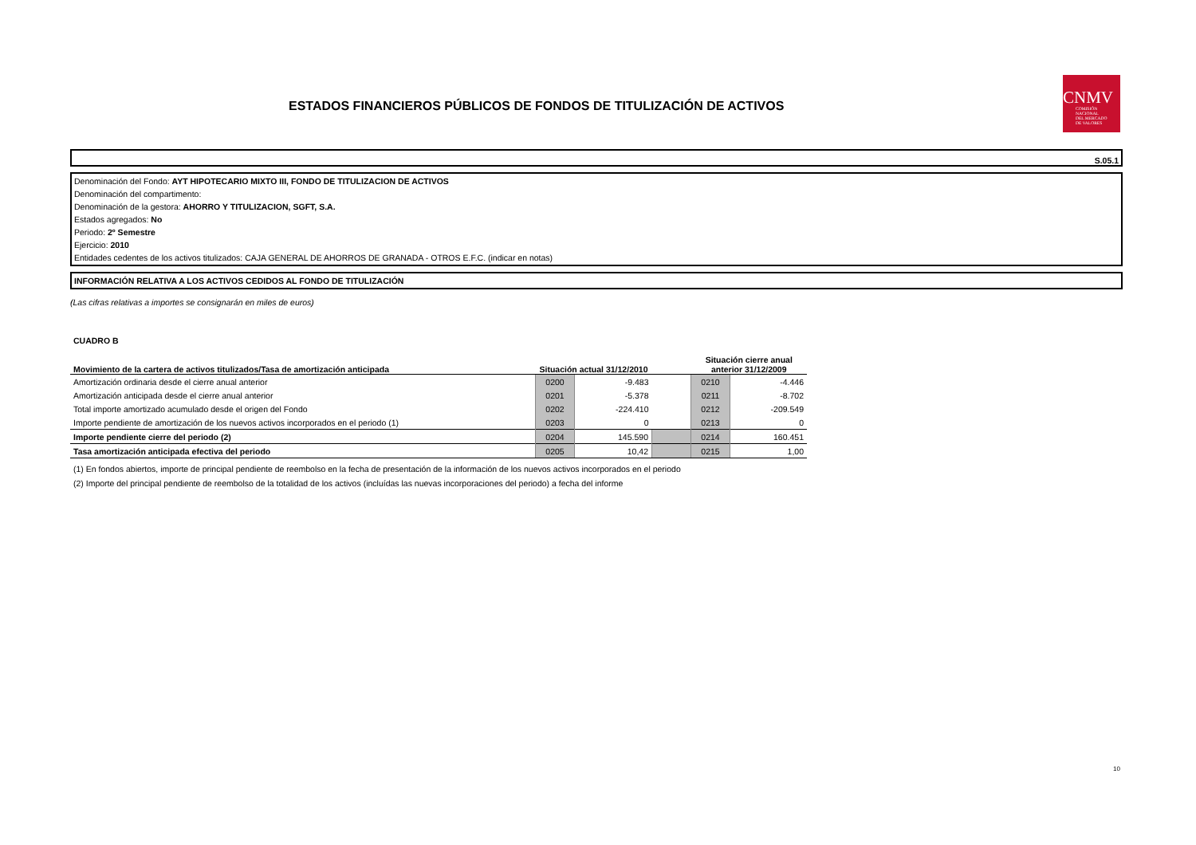ESTADOS FINANCIEROS PÚBLICOS DE FONDOS DE TITULIZACIÓN DE ACTIVOS
CNMV
COMISIÓN
NACIONAL
DEL MERCADO
DE VALORES
S.05.1
Denominación del Fondo: AYT HIPOTECARIO MIXTO III, FONDO DE TITULIZACION DE ACTIVOS
Denominación del compartimento:
Denominación de la gestora: AHORRO Y TITULIZACION, SGFT, S.A.
Estados agregados: No
Periodo: 2º Semestre
Ejercicio: 2010
Entidades cedentes de los activos titulizados: CAJA GENERAL DE AHORROS DE GRANADA - OTROS E.F.C. (indicar en notas)
INFORMACIÓN RELATIVA A LOS ACTIVOS CEDIDOS AL FONDO DE TITULIZACIÓN
(Las cifras relativas a importes se consignarán en miles de euros)
CUADRO B
| Movimiento de la cartera de activos titulizados/Tasa de amortización anticipada | Situación actual 31/12/2010 | | | Situación cierre anual anterior 31/12/2009 | |
| --- | --- | --- | --- | --- | --- |
| Amortización ordinaria desde el cierre anual anterior | 0200 | -9.483 | | 0210 | -4.446 |
| Amortización anticipada desde el cierre anual anterior | 0201 | -5.378 | | 0211 | -8.702 |
| Total importe amortizado acumulado desde el origen del Fondo | 0202 | -224.410 | | 0212 | -209.549 |
| Importe pendiente de amortización de los nuevos activos incorporados en el periodo (1) | 0203 | 0 | | 0213 | 0 |
| Importe pendiente cierre del periodo (2) | 0204 | 145.590 | | 0214 | 160.451 |
| Tasa amortización anticipada efectiva del periodo | 0205 | 10,42 | | 0215 | 1,00 |
(1) En fondos abiertos, importe de principal pendiente de reembolso en la fecha de presentación de la información de los nuevos activos incorporados en el periodo
(2) Importe del principal pendiente de reembolso de la totalidad de los activos (incluídas las nuevas incorporaciones del periodo) a fecha del informe
10